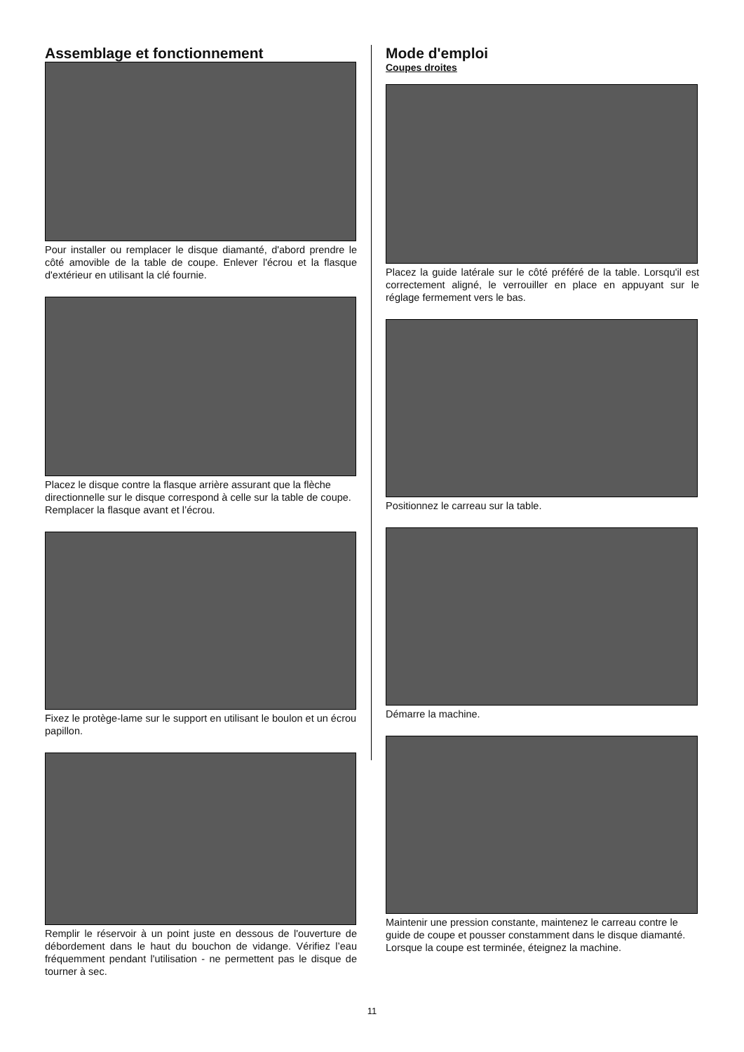Assemblage et fonctionnement
Pour installer ou remplacer le disque diamanté, d'abord prendre le côté amovible de la table de coupe. Enlever l'écrou et la flasque d'extérieur en utilisant la clé fournie.
Placez le disque contre la flasque arrière assurant que la flèche directionnelle sur le disque correspond à celle sur la table de coupe. Remplacer la flasque avant et l’écrou.
Fixez le protège-lame sur le support en utilisant le boulon et un écrou papillon.
Remplir le réservoir à un point juste en dessous de l'ouverture de débordement dans le haut du bouchon de vidange. Vérifiez l’eau fréquemment pendant l'utilisation - ne permettent pas le disque de tourner à sec.
Mode d'emploi
Coupes droites
Placez la guide latérale sur le côté préféré de la table. Lorsqu'il est correctement aligné, le verrouiller en place en appuyant sur le réglage fermement vers le bas.
Positionnez le carreau sur la table.
Démarre la machine.
Maintenir une pression constante, maintenez le carreau contre le guide de coupe et pousser constamment dans le disque diamanté. Lorsque la coupe est terminée, éteignez la machine.
11